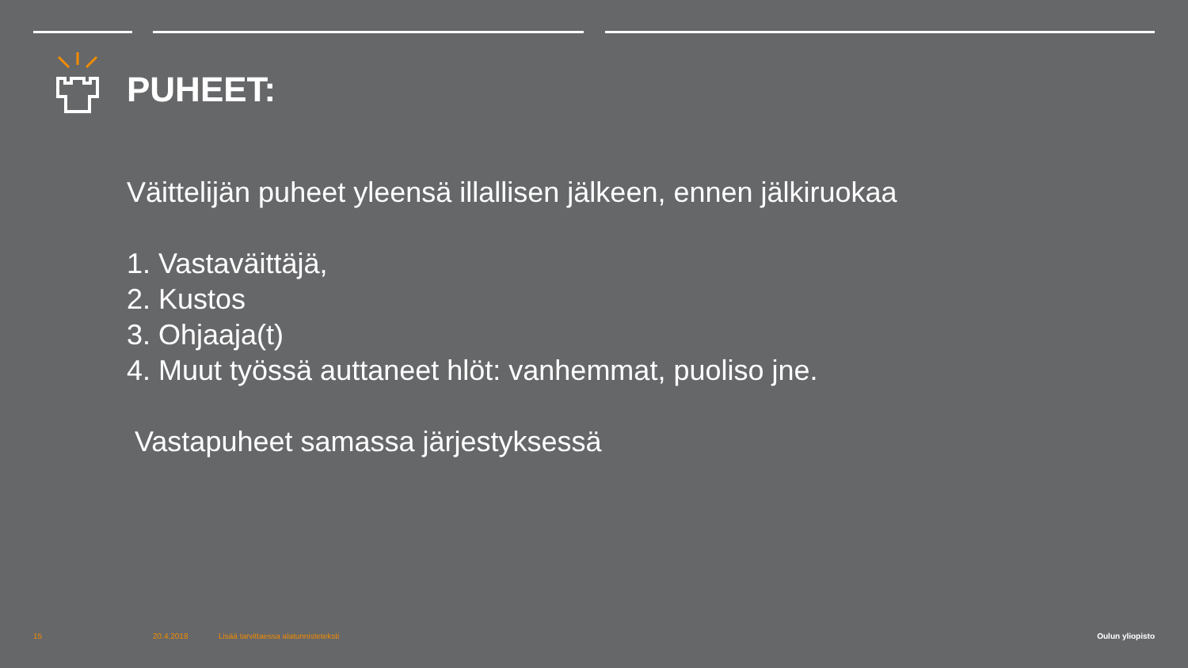PUHEET:
Väittelijän puheet yleensä illallisen jälkeen, ennen jälkiruokaa
1. Vastaväittäjä,
2. Kustos
3. Ohjaaja(t)
4. Muut työssä auttaneet hlöt: vanhemmat, puoliso jne.
Vastapuheet samassa järjestyksessä
15 20.4.2018
Lisää tarvittaessa alatunnisteteksti
Oulun yliopisto